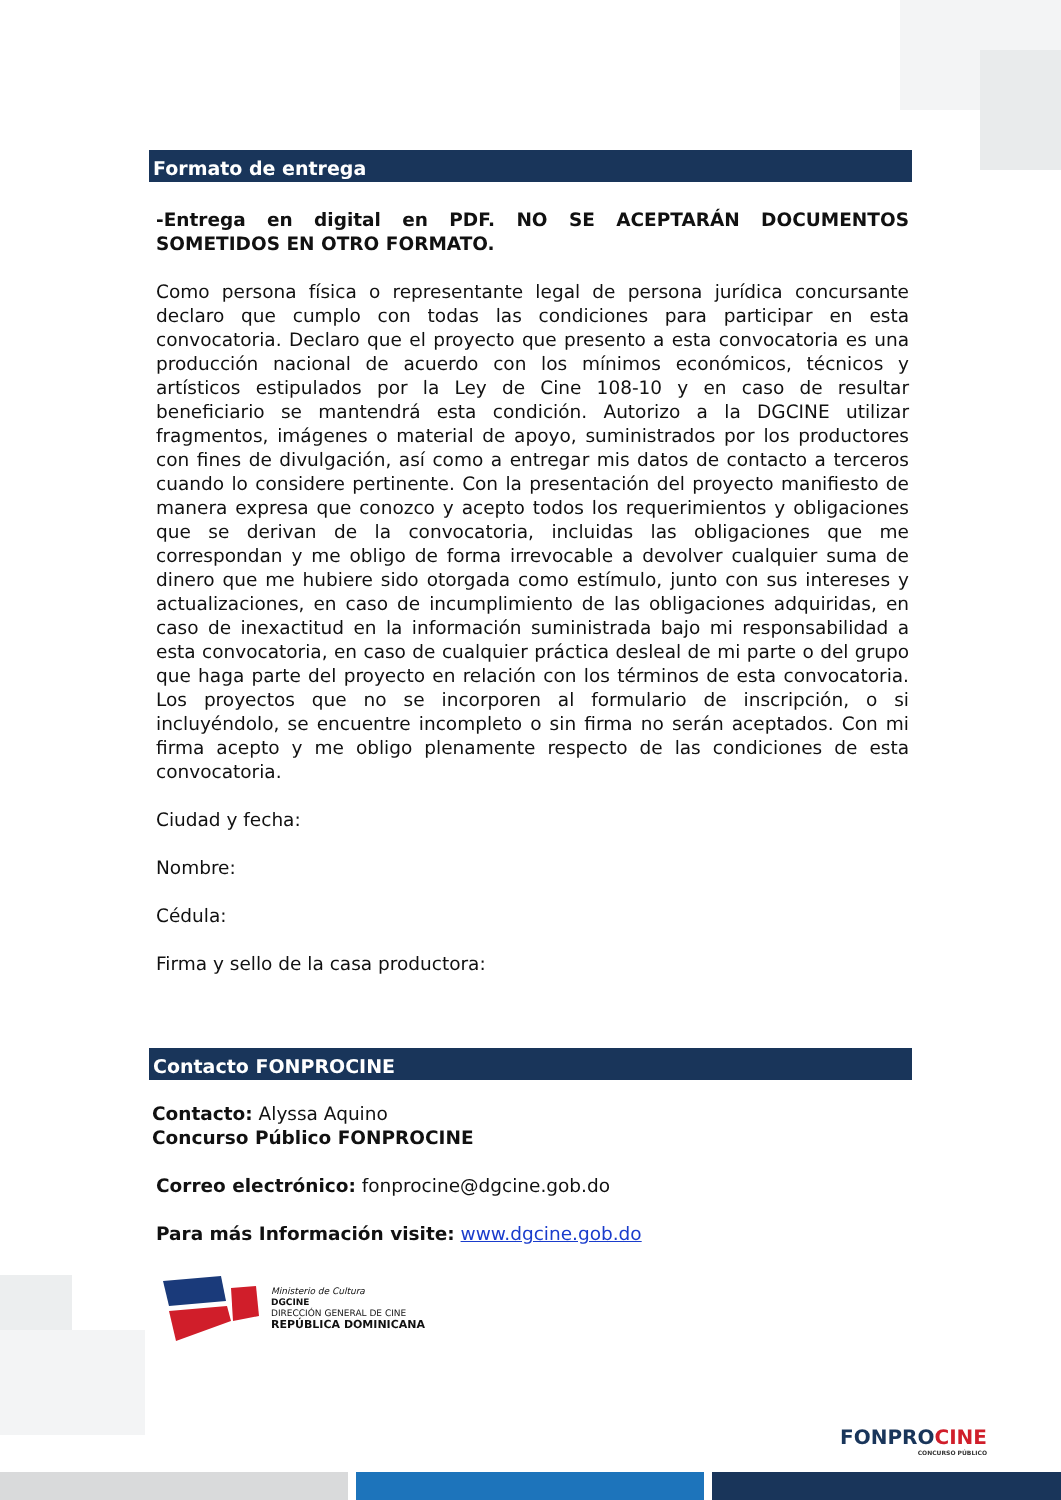Formato de entrega
-Entrega en digital en PDF. NO SE ACEPTARÁN DOCUMENTOS SOMETIDOS EN OTRO FORMATO.
Como persona física o representante legal de persona jurídica concursante declaro que cumplo con todas las condiciones para participar en esta convocatoria. Declaro que el proyecto que presento a esta convocatoria es una producción nacional de acuerdo con los mínimos económicos, técnicos y artísticos estipulados por la Ley de Cine 108-10 y en caso de resultar beneficiario se mantendrá esta condición. Autorizo a la DGCINE utilizar fragmentos, imágenes o material de apoyo, suministrados por los productores con fines de divulgación, así como a entregar mis datos de contacto a terceros cuando lo considere pertinente. Con la presentación del proyecto manifiesto de manera expresa que conozco y acepto todos los requerimientos y obligaciones que se derivan de la convocatoria, incluidas las obligaciones que me correspondan y me obligo de forma irrevocable a devolver cualquier suma de dinero que me hubiere sido otorgada como estímulo, junto con sus intereses y actualizaciones, en caso de incumplimiento de las obligaciones adquiridas, en caso de inexactitud en la información suministrada bajo mi responsabilidad a esta convocatoria, en caso de cualquier práctica desleal de mi parte o del grupo que haga parte del proyecto en relación con los términos de esta convocatoria. Los proyectos que no se incorporen al formulario de inscripción, o si incluyéndolo, se encuentre incompleto o sin firma no serán aceptados. Con mi firma acepto y me obligo plenamente respecto de las condiciones de esta convocatoria.
Ciudad y fecha:
Nombre:
Cédula:
Firma y sello de la casa productora:
Contacto FONPROCINE
Contacto: Alyssa Aquino
Concurso Público FONPROCINE
Correo electrónico: fonprocine@dgcine.gob.do
Para más Información visite: www.dgcine.gob.do
Ministerio de Cultura
DGCINE
DIRECCIÓN GENERAL DE CINE
REPÚBLICA DOMINICANA
FONPROCINE
CONCURSO PÚBLICO